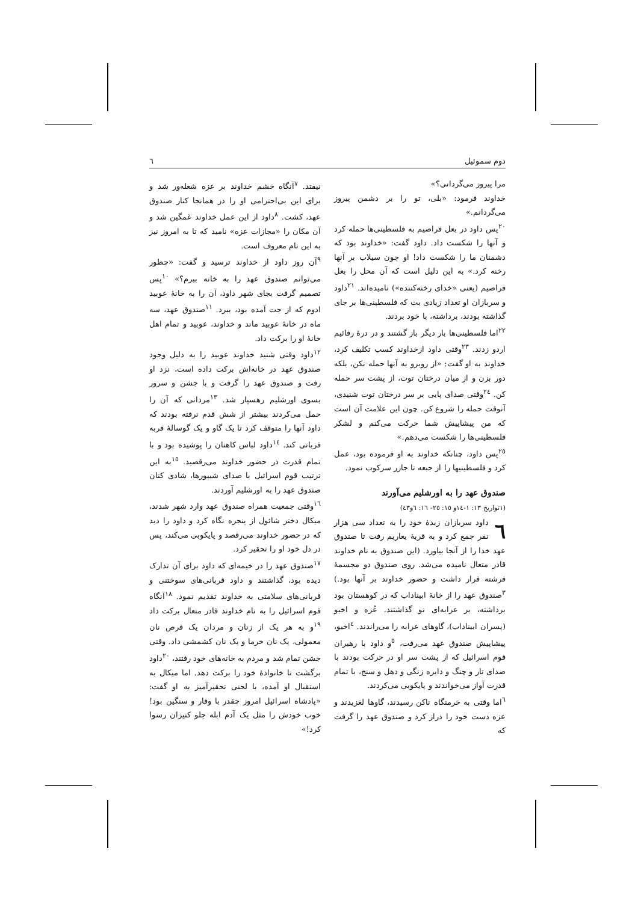دوم سموئیل ٦
مرا پیروز می‌گردانی؟»
خداوند فرمود: «بلی، تو را بر دشمن پیروز می‌گردانم.»
<sup>۲۰</sup> پس داود در بعل فراصیم به فلسطینی‌ها حمله کرد و آنها را شکست داد. داود گفت: «خداوند بود که دشمنان ما را شکست داد! او چون سیلاب بر آنها رخنه کرد.» به این دلیل است که آن محل را بعل فراصیم (یعنی «خدای رخنه‌کننده») نامیده‌اند. <sup>۲۱</sup>داود و سربازان او تعداد زیادی بت که فلسطینی‌ها بر جای گذاشته بودند، برداشته، با خود بردند.
<sup>۲۲</sup> اما فلسطینی‌ها بار دیگر باز گشتند و در درهٔ رفائیم اردو زدند. <sup>۲۳</sup>وقتی داود ازخداوند کسب تکلیف کرد، خداوند به او گفت: «از روبرو به آنها حمله نکن، بلکه دور بزن و از میان درختان توت، از پشت سر حمله کن. <sup>۲٤</sup>وقتی صدای پایی بر سر درختان توت شنیدی، آنوقت حمله را شروع کن. چون این علامت آن است که من پیشاپیش شما حرکت می‌کنم و لشکر فلسطینی‌ها را شکست می‌دهم.»
<sup>۲٥</sup> پس داود، چنانکه خداوند به او فرموده بود، عمل کرد و فلسطینیها را از جبعه تا جازر سرکوب نمود.
صندوق عهد را به اورشلیم می‌آورند
(۱تواریخ ۱۳: ۱-۱٤و ۱٥: ۲٥- ۱٦: ٦و٤۳)
٦ داود سربازان زبدهٔ خود را به تعداد سی هزار نفر جمع کرد و به قریهٔ یعاریم رفت تا صندوق عهد خدا را از آنجا بیاورد. (این صندوق به نام خداوند قادر متعال نامیده می‌شد. روی صندوق دو مجسمهٔ فرشته قرار داشت و حضور خداوند بر آنها بود.) <sup>۳</sup>صندوق عهد را از خانهٔ ابیناداب که در کوهستان بود برداشته، بر عرابه‌ای نو گذاشتند. عُزه و اخیو (پسران ابیناداب)، گاوهای عرابه را می‌راندند. <sup>٤</sup>اخیو، پیشاپیش صندوق عهد می‌رفت، <sup>٥</sup>و داود با رهبران قوم اسرائیل که از پشت سر او در حرکت بودند با صدای تار و چنگ و دایره زنگی و دهل و سنج، با تمام قدرت آواز می‌خواندند و پایکوبی می‌کردند.
<sup>٦</sup> اما وقتی به خرمنگاه ناکن رسیدند، گاوها لغزیدند و عزه دست خود را دراز کرد و صندوق عهد را گرفت که
نیفتد. <sup>۷</sup>آنگاه خشم خداوند بر عزه شعله‌ور شد و برای این بی‌احترامی او را در همانجا کنار صندوق عهد، کشت. <sup>۸</sup>داود از این عمل خداوند غمگین شد و آن مکان را «مجازات عزه» نامید که تا به امروز نیز به این نام معروف است.
<sup>۹</sup> آن روز داود از خداوند ترسید و گفت: «چطور می‌توانم صندوق عهد را به خانه ببرم؟» <sup>۱۰</sup>پس تصمیم گرفت بجای شهر داود، آن را به خانهٔ عوبید ادوم که از جت آمده بود، ببرد. <sup>۱۱</sup>صندوق عهد، سه ماه در خانهٔ عوبید ماند و خداوند، عوبید و تمام اهل خانهٔ او را برکت داد.
<sup>۱۲</sup> داود وقتی شنید خداوند عوبید را به دلیل وجود صندوق عهد در خانه‌اش برکت داده است، نزد او رفت و صندوق عهد را گرفت و با جشن و سرور بسوی اورشلیم رهسپار شد. <sup>۱۳</sup>مردانی که آن را حمل می‌کردند بیشتر از شش قدم نرفته بودند که داود آنها را متوقف کرد تا یک گاو و یک گوسالهٔ فربه قربانی کند. <sup>۱٤</sup>داود لباس کاهنان را پوشیده بود و با تمام قدرت در حضور خداوند می‌رقصید. <sup>۱٥</sup>به این ترتیب قوم اسرائیل با صدای شیپورها، شادی کنان صندوق عهد را به اورشلیم آوردند.
<sup>۱٦</sup> وقتی جمعیت همراه صندوق عهد وارد شهر شدند، میکال دختر شائول از پنجره نگاه کرد و داود را دید که در حضور خداوند می‌رقصد و پایکوبی می‌کند، پس در دل خود او را تحقیر کرد.
<sup>۱۷</sup> صندوق عهد را در خیمه‌ای که داود برای آن تدارک دیده بود، گذاشتند و داود قربانی‌های سوختنی و قربانی‌های سلامتی به خداوند تقدیم نمود. <sup>۱۸</sup>آنگاه قوم اسرائیل را به نام خداوند قادر متعال برکت داد <sup>۱۹</sup>و به هر یک از زنان و مردان یک قرص نان معمولی، یک نان خرما و یک نان کشمشی داد. وقتی جشن تمام شد و مردم به خانه‌های خود رفتند، <sup>۲۰</sup>داود برگشت تا خانوادهٔ خود را برکت دهد. اما میکال به استقبال او آمده، با لحنی تحقیرآمیز به او گفت: «پادشاه اسرائیل امروز چقدر با وقار و سنگین بود! خوب خودش را مثل یک آدم ابله جلو کنیزان رسوا کرد!»